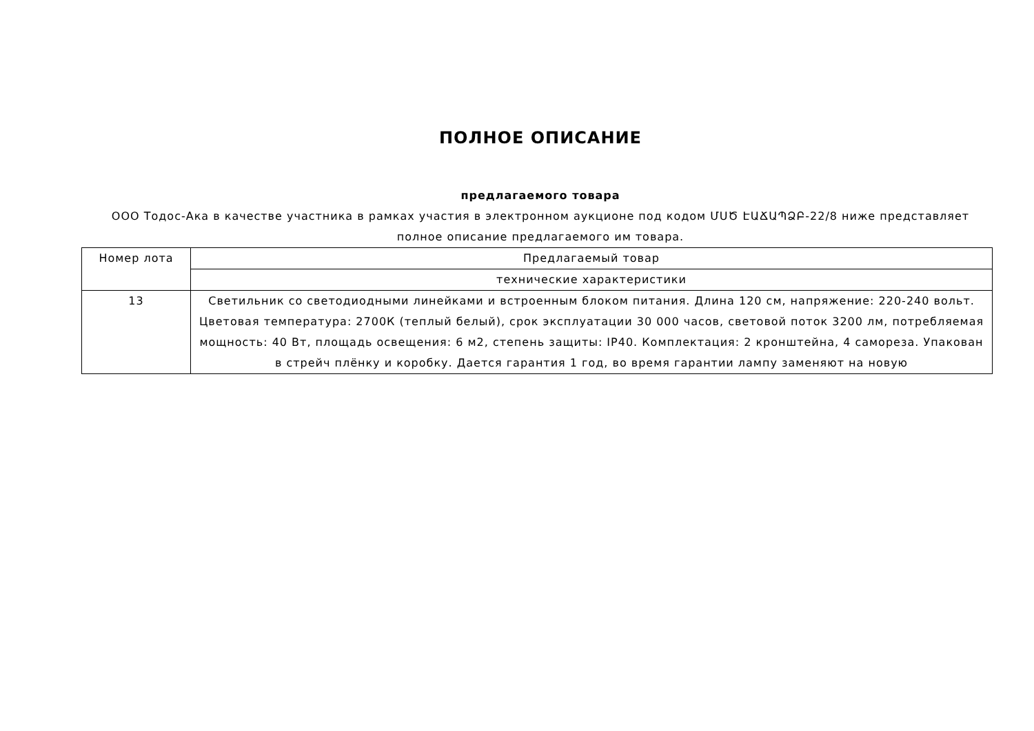ПОЛНОЕ ОПИСАНИЕ
предлагаемого товара
ООО Тодос-Ака в качестве участника в рамках участия в электронном аукционе под кодом ՄՍԾ ԷԱՃԱՊՁԲ-22/8 ниже представляет полное описание предлагаемого им товара.
| Номер лота | Предлагаемый товар |
| | технические характеристики |
| 13 | Светильник со светодиодными линейками и встроенным блоком питания. Длина 120 см, напряжение: 220-240 вольт. Цветовая температура: 2700К (теплый белый), срок эксплуатации 30 000 часов, световой поток 3200 лм, потребляемая мощность: 40 Вт, площадь освещения: 6 м2, степень защиты: IP40. Комплектация: 2 кронштейна, 4 самореза. Упакован в стрейч плёнку и коробку. Дается гарантия 1 год, во время гарантии лампу заменяют на новую |